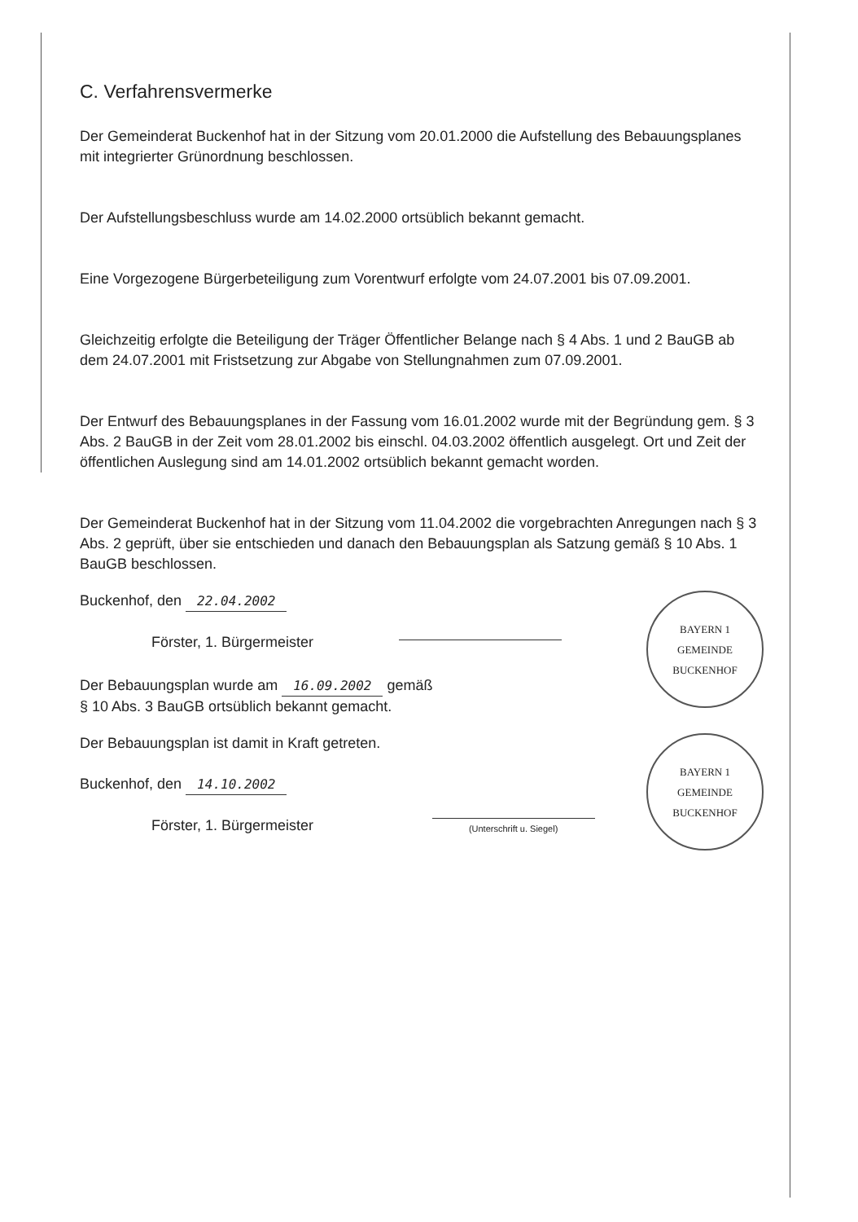C. Verfahrensvermerke
Der Gemeinderat Buckenhof hat in der Sitzung vom 20.01.2000 die Aufstellung des Bebauungsplanes mit integrierter Grünordnung beschlossen.
Der Aufstellungsbeschluss wurde am 14.02.2000 ortsüblich bekannt gemacht.
Eine Vorgezogene Bürgerbeteiligung zum Vorentwurf erfolgte vom 24.07.2001 bis 07.09.2001.
Gleichzeitig erfolgte die Beteiligung der Träger Öffentlicher Belange nach § 4 Abs. 1 und 2 BauGB ab dem 24.07.2001 mit Fristsetzung zur Abgabe von Stellungnahmen zum 07.09.2001.
Der Entwurf des Bebauungsplanes in der Fassung vom 16.01.2002 wurde mit der Begründung gem. § 3 Abs. 2 BauGB in der Zeit vom 28.01.2002 bis einschl. 04.03.2002 öffentlich ausgelegt. Ort und Zeit der öffentlichen Auslegung sind am 14.01.2002 ortsüblich bekannt gemacht worden.
Der Gemeinderat Buckenhof hat in der Sitzung vom 11.04.2002 die vorgebrachten Anregungen nach § 3 Abs. 2 geprüft, über sie entschieden und danach den Bebauungsplan als Satzung gemäß § 10 Abs. 1 BauGB beschlossen.
Buckenhof, den 22.04.2002
Förster, 1. Bürgermeister
BAYERN 1
GEMEINDE BUCKENHOF
Der Bebauungsplan wurde am 16.09.2002 gemäß
§ 10 Abs. 3 BauGB ortsüblich bekannt gemacht.
Der Bebauungsplan ist damit in Kraft getreten.
Buckenhof, den 14.10.2002
Förster, 1. Bürgermeister
(Unterschrift u. Siegel)
BAYERN 1
GEMEINDE BUCKENHOF